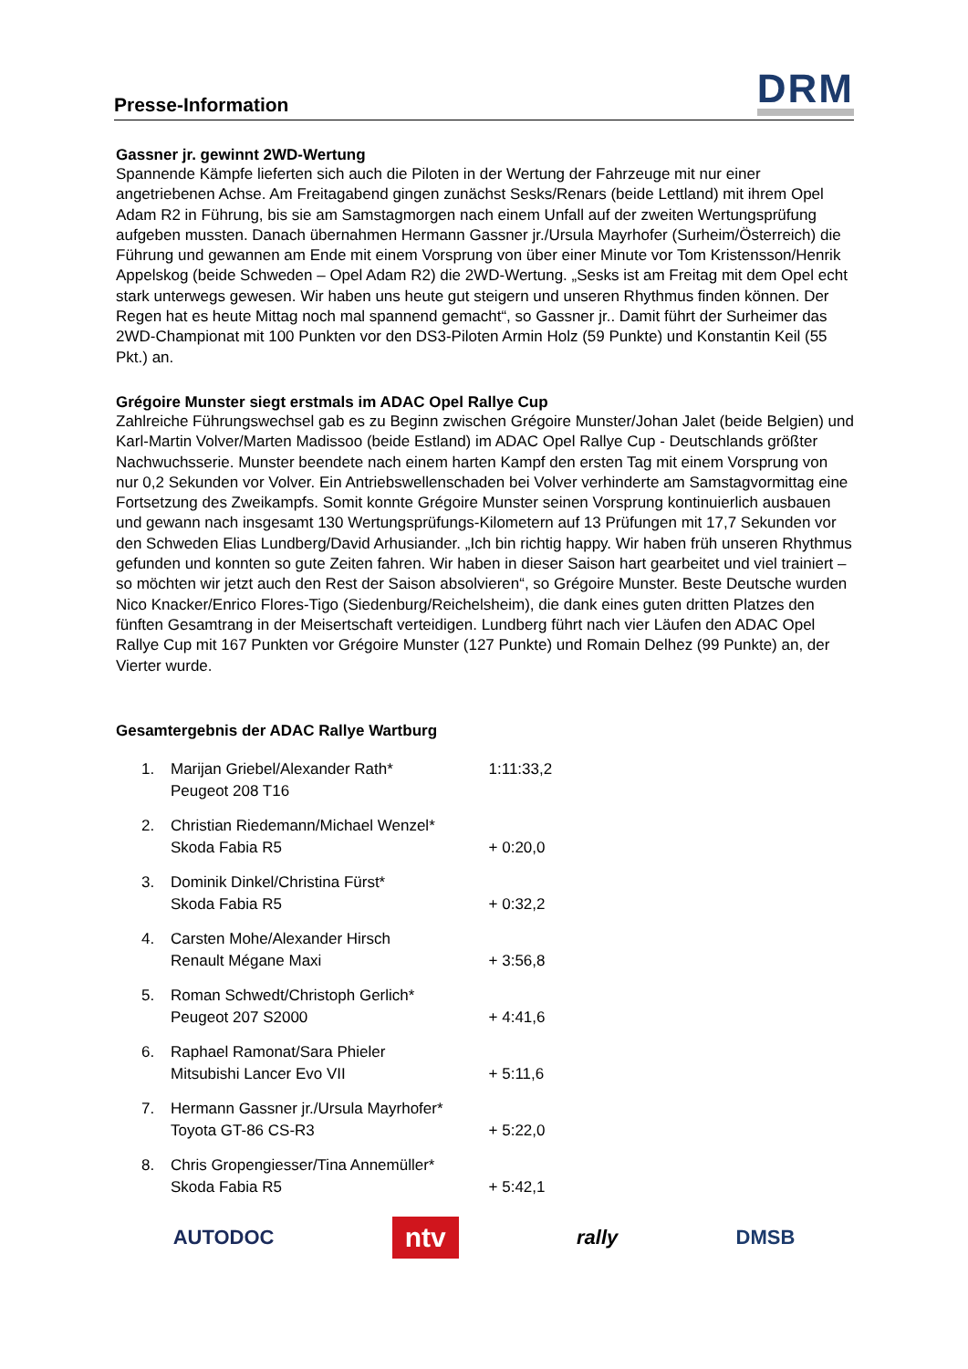Presse-Information
DRM
Gassner jr. gewinnt 2WD-Wertung
Spannende Kämpfe lieferten sich auch die Piloten in der Wertung der Fahrzeuge mit nur einer angetriebenen Achse. Am Freitagabend gingen zunächst Sesks/Renars (beide Lettland) mit ihrem Opel Adam R2 in Führung, bis sie am Samstagmorgen nach einem Unfall auf der zweiten Wertungsprüfung aufgeben mussten. Danach übernahmen Hermann Gassner jr./Ursula Mayrhofer (Surheim/Österreich) die Führung und gewannen am Ende mit einem Vorsprung von über einer Minute vor Tom Kristensson/Henrik Appelskog (beide Schweden – Opel Adam R2) die 2WD-Wertung. „Sesks ist am Freitag mit dem Opel echt stark unterwegs gewesen. Wir haben uns heute gut steigern und unseren Rhythmus finden können. Der Regen hat es heute Mittag noch mal spannend gemacht“, so Gassner jr.. Damit führt der Surheimer das 2WD-Championat mit 100 Punkten vor den DS3-Piloten Armin Holz (59 Punkte) und Konstantin Keil (55 Pkt.) an.
Grégoire Munster siegt erstmals im ADAC Opel Rallye Cup
Zahlreiche Führungswechsel gab es zu Beginn zwischen Grégoire Munster/Johan Jalet (beide Belgien) und Karl-Martin Volver/Marten Madissoo (beide Estland) im ADAC Opel Rallye Cup - Deutschlands größter Nachwuchsserie. Munster beendete nach einem harten Kampf den ersten Tag mit einem Vorsprung von nur 0,2 Sekunden vor Volver. Ein Antriebswellenschaden bei Volver verhinderte am Samstagvormittag eine Fortsetzung des Zweikampfs. Somit konnte Grégoire Munster seinen Vorsprung kontinuierlich ausbauen und gewann nach insgesamt 130 Wertungsprüfungs-Kilometern auf 13 Prüfungen mit 17,7 Sekunden vor den Schweden Elias Lundberg/David Arhusiander. „Ich bin richtig happy. Wir haben früh unseren Rhythmus gefunden und konnten so gute Zeiten fahren. Wir haben in dieser Saison hart gearbeitet und viel trainiert – so möchten wir jetzt auch den Rest der Saison absolvieren“, so Grégoire Munster. Beste Deutsche wurden Nico Knacker/Enrico Flores-Tigo (Siedenburg/Reichelsheim), die dank eines guten dritten Platzes den fünften Gesamtrang in der Meisertschaft verteidigen. Lundberg führt nach vier Läufen den ADAC Opel Rallye Cup mit 167 Punkten vor Grégoire Munster (127 Punkte) und Romain Delhez (99 Punkte) an, der Vierter wurde.
Gesamtergebnis der ADAC Rallye Wartburg
| 1. | Marijan Griebel/Alexander Rath* Peugeot 208 T16 | 1:11:33,2 |
| 2. | Christian Riedemann/Michael Wenzel* Skoda Fabia R5 | + 0:20,0 |
| 3. | Dominik Dinkel/Christina Fürst* Skoda Fabia R5 | + 0:32,2 |
| 4. | Carsten Mohe/Alexander Hirsch Renault Mégane Maxi | + 3:56,8 |
| 5. | Roman Schwedt/Christoph Gerlich* Peugeot 207 S2000 | + 4:41,6 |
| 6. | Raphael Ramonat/Sara Phieler Mitsubishi Lancer Evo VII | + 5:11,6 |
| 7. | Hermann Gassner jr./Ursula Mayrhofer* Toyota GT-86 CS-R3 | + 5:22,0 |
| 8. | Chris Gropengiesser/Tina Annemüller* Skoda Fabia R5 | + 5:42,1 |
AUTODOC ntv rally DMSB